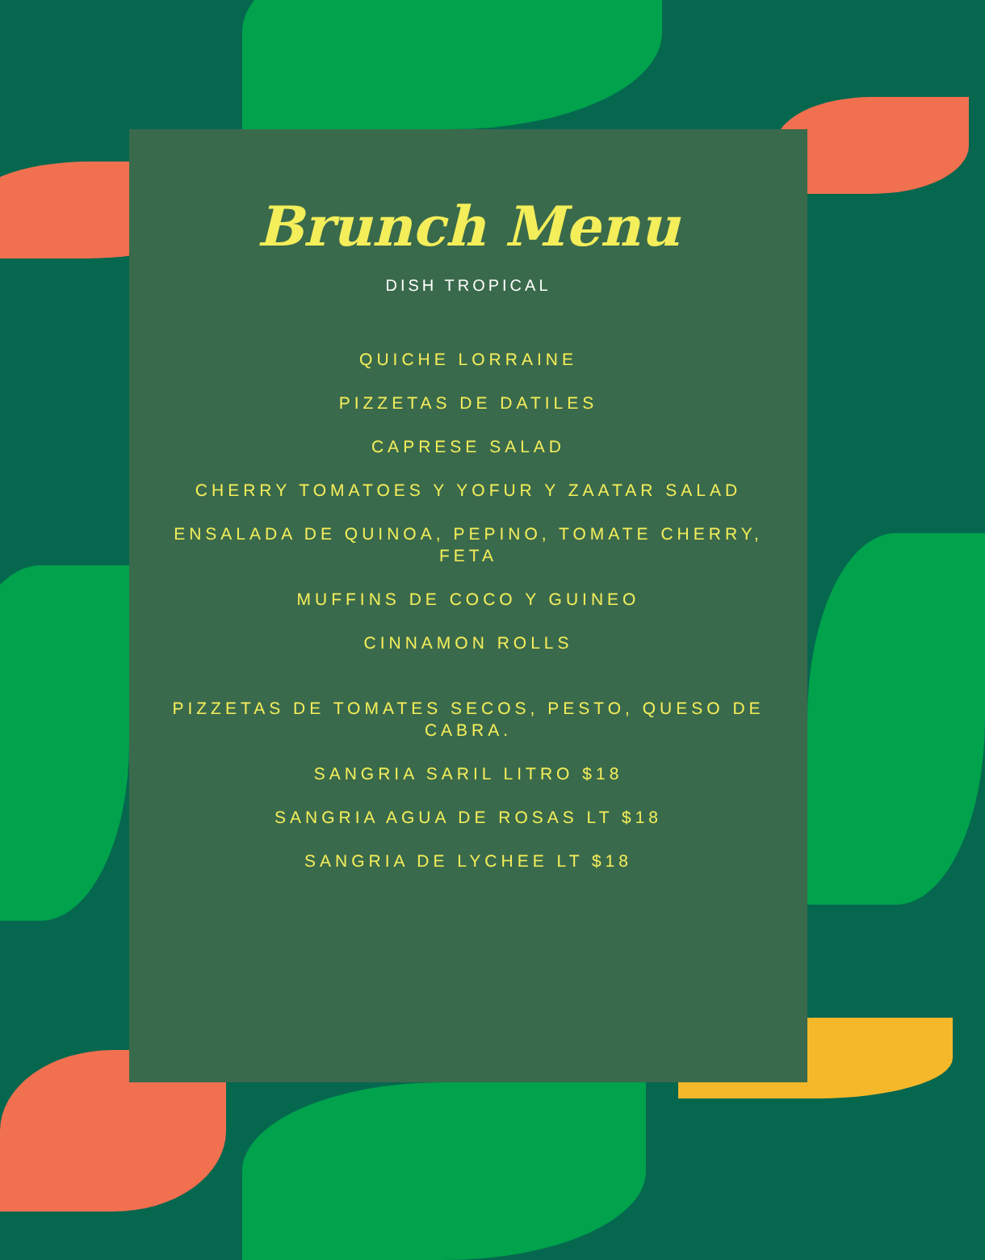Brunch Menu
DISH TROPICAL
QUICHE LORRAINE
PIZZETAS DE DATILES
CAPRESE SALAD
CHERRY TOMATOES Y YOFUR Y ZAATAR SALAD
ENSALADA DE QUINOA, PEPINO, TOMATE CHERRY, FETA
MUFFINS DE COCO Y GUINEO
CINNAMON ROLLS
PIZZETAS DE TOMATES SECOS, PESTO, QUESO DE CABRA.
SANGRIA SARIL LITRO $18
SANGRIA AGUA DE ROSAS LT $18
SANGRIA DE LYCHEE LT $18